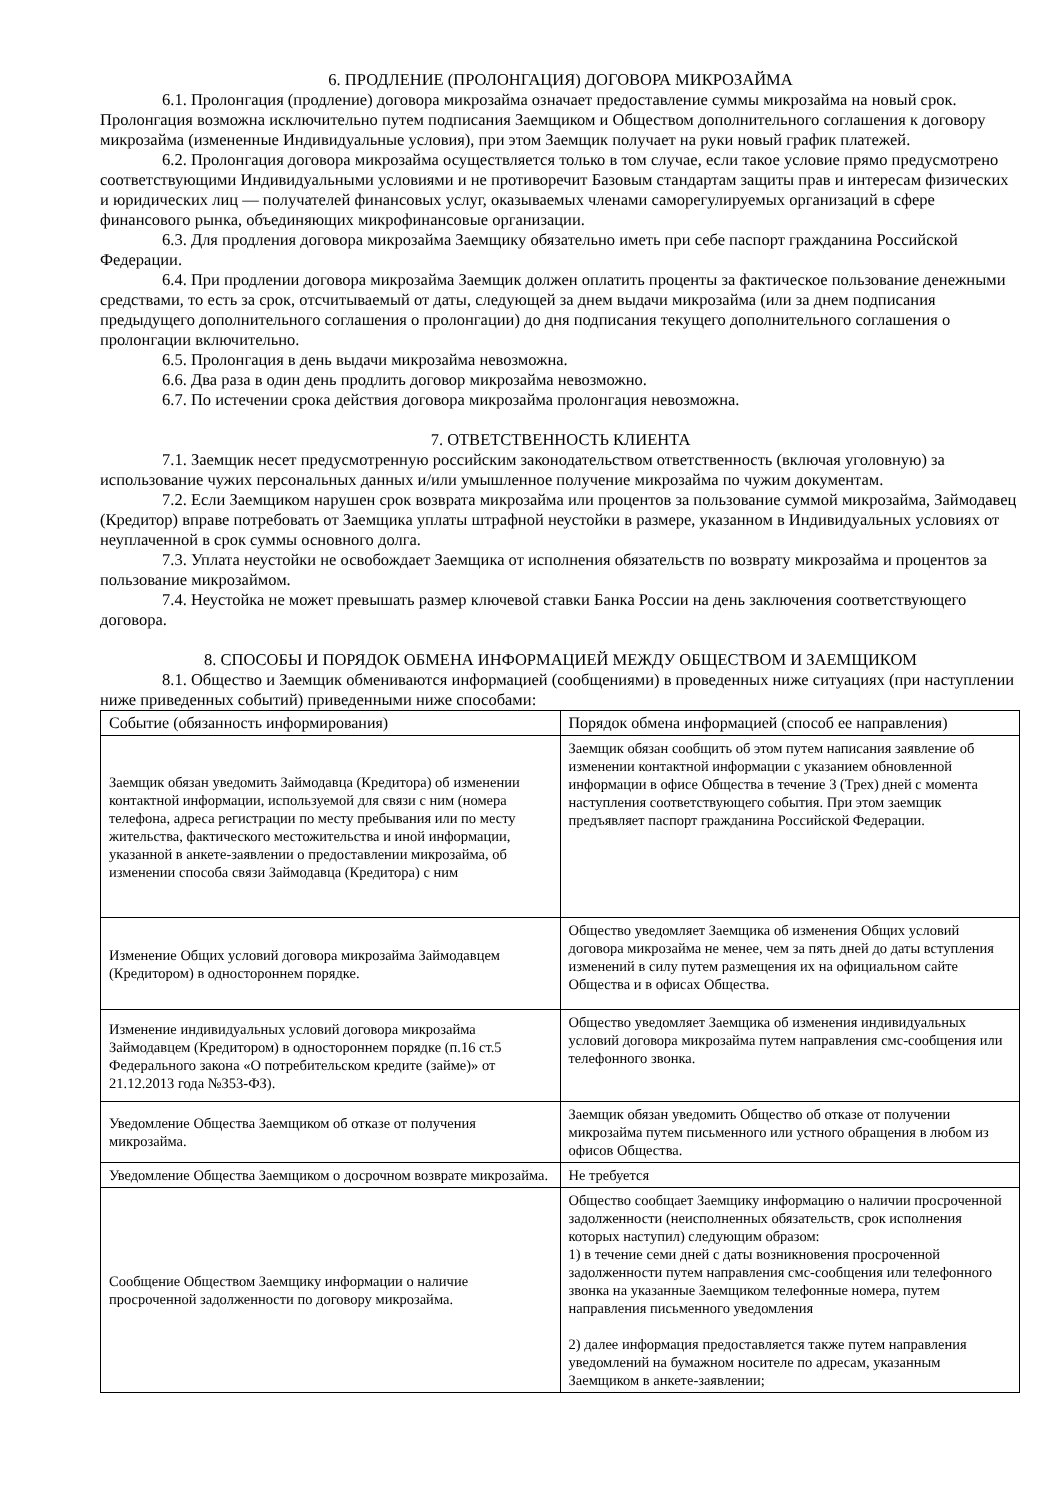6. ПРОДЛЕНИЕ (ПРОЛОНГАЦИЯ) ДОГОВОРА МИКРОЗАЙМА
6.1. Пролонгация (продление) договора микрозайма означает предоставление суммы микрозайма на новый срок. Пролонгация возможна исключительно путем подписания Заемщиком и Обществом дополнительного соглашения к договору микрозайма (измененные Индивидуальные условия), при этом Заемщик получает на руки новый график платежей.
6.2. Пролонгация договора микрозайма осуществляется только в том случае, если такое условие прямо предусмотрено соответствующими Индивидуальными условиями и не противоречит Базовым стандартам защиты прав и интересам физических и юридических лиц — получателей финансовых услуг, оказываемых членами саморегулируемых организаций в сфере финансового рынка, объединяющих микрофинансовые организации.
6.3. Для продления договора микрозайма Заемщику обязательно иметь при себе паспорт гражданина Российской Федерации.
6.4. При продлении договора микрозайма Заемщик должен оплатить проценты за фактическое пользование денежными средствами, то есть за срок, отсчитываемый от даты, следующей за днем выдачи микрозайма (или за днем подписания предыдущего дополнительного соглашения о пролонгации) до дня подписания текущего дополнительного соглашения о пролонгации включительно.
6.5. Пролонгация в день выдачи микрозайма невозможна.
6.6. Два раза в один день продлить договор микрозайма невозможно.
6.7. По истечении срока действия договора микрозайма пролонгация невозможна.
7. ОТВЕТСТВЕННОСТЬ КЛИЕНТА
7.1. Заемщик несет предусмотренную российским законодательством ответственность (включая уголовную) за использование чужих персональных данных и/или умышленное получение микрозайма по чужим документам.
7.2. Если Заемщиком нарушен срок возврата микрозайма или процентов за пользование суммой микрозайма, Займодавец (Кредитор) вправе потребовать от Заемщика уплаты штрафной неустойки в размере, указанном в Индивидуальных условиях от неуплаченной в срок суммы основного долга.
7.3. Уплата неустойки не освобождает Заемщика от исполнения обязательств по возврату микрозайма и процентов за пользование микрозаймом.
7.4. Неустойка не может превышать размер ключевой ставки Банка России на день заключения соответствующего договора.
8. СПОСОБЫ И ПОРЯДОК ОБМЕНА ИНФОРМАЦИЕЙ МЕЖДУ ОБЩЕСТВОМ И ЗАЕМЩИКОМ
8.1. Общество и Заемщик обмениваются информацией (сообщениями) в проведенных ниже ситуациях (при наступлении ниже приведенных событий) приведенными ниже способами:
| Событие (обязанность информирования) | Порядок обмена информацией (способ ее направления) |
| --- | --- |
| Заемщик обязан уведомить Займодавца (Кредитора) об изменении контактной информации, используемой для связи с ним (номера телефона, адреса регистрации по месту пребывания или по месту жительства, фактического местожительства и иной информации, указанной в анкете-заявлении о предоставлении микрозайма, об изменении способа связи Займодавца (Кредитора) с ним | Заемщик обязан сообщить об этом путем написания заявление об изменении контактной информации с указанием обновленной информации в офисе Общества в течение 3 (Трех) дней с момента наступления соответствующего события. При этом заемщик предъявляет паспорт гражданина Российской Федерации. |
| Изменение Общих условий договора микрозайма Займодавцем (Кредитором) в одностороннем порядке. | Общество уведомляет Заемщика об изменения Общих условий договора микрозайма не менее, чем за пять дней до даты вступления изменений в силу путем размещения их на официальном сайте Общества и в офисах Общества. |
| Изменение индивидуальных условий договора микрозайма Займодавцем (Кредитором) в одностороннем порядке (п.16 ст.5 Федерального закона «О потребительском кредите (займе)» от 21.12.2013 года №353-ФЗ). | Общество уведомляет Заемщика об изменения индивидуальных условий договора микрозайма путем направления смс-сообщения или телефонного звонка. |
| Уведомление Общества Заемщиком об отказе от получения микрозайма. | Заемщик обязан уведомить Общество об отказе от получении микрозайма путем письменного или устного обращения в любом из офисов Общества. |
| Уведомление Общества Заемщиком о досрочном возврате микрозайма. | Не требуется |
| Сообщение Обществом Заемщику информации о наличие просроченной задолженности по договору микрозайма. | Общество сообщает Заемщику информацию о наличии просроченной задолженности (неисполненных обязательств, срок исполнения которых наступил) следующим образом: 1) в течение семи дней с даты возникновения просроченной задолженности путем направления смс-сообщения или телефонного звонка на указанные Заемщиком телефонные номера, путем направления письменного уведомления 2) далее информация предоставляется также путем направления уведомлений на бумажном носителе по адресам, указанным Заемщиком в анкете-заявлении; |